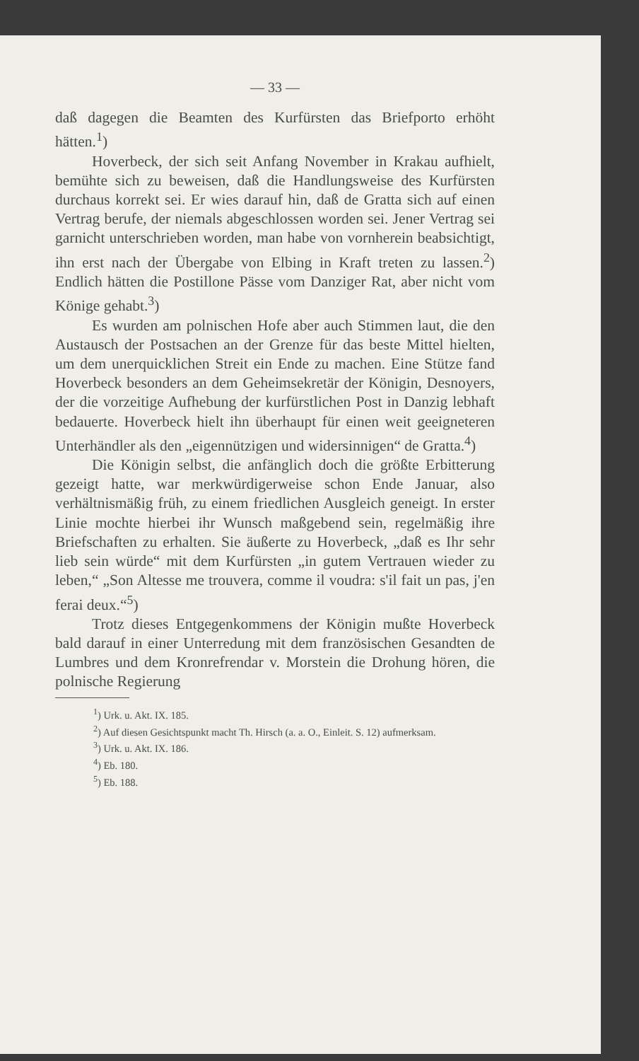— 33 —
daß dagegen die Beamten des Kurfürsten das Briefporto erhöht hätten.<sup>1</sup>)
Hoverbeck, der sich seit Anfang November in Krakau aufhielt, bemühte sich zu beweisen, daß die Handlungsweise des Kurfürsten durchaus korrekt sei. Er wies darauf hin, daß de Gratta sich auf einen Vertrag berufe, der niemals abgeschlossen worden sei. Jener Vertrag sei garnicht unterschrieben worden, man habe von vornherein beabsichtigt, ihn erst nach der Übergabe von Elbing in Kraft treten zu lassen.<sup>2</sup>) Endlich hätten die Postillone Pässe vom Danziger Rat, aber nicht vom Könige gehabt.<sup>3</sup>)
Es wurden am polnischen Hofe aber auch Stimmen laut, die den Austausch der Postsachen an der Grenze für das beste Mittel hielten, um dem unerquicklichen Streit ein Ende zu machen. Eine Stütze fand Hoverbeck besonders an dem Geheimsekretär der Königin, Desnoyers, der die vorzeitige Aufhebung der kurfürstlichen Post in Danzig lebhaft bedauerte. Hoverbeck hielt ihn überhaupt für einen weit geeigneteren Unterhändler als den „eigennützigen und widersinnigen“ de Gratta.<sup>4</sup>)
Die Königin selbst, die anfänglich doch die größte Erbitterung gezeigt hatte, war merkwürdigerweise schon Ende Januar, also verhältnismäßig früh, zu einem friedlichen Ausgleich geneigt. In erster Linie mochte hierbei ihr Wunsch maßgebend sein, regelmäßig ihre Briefschaften zu erhalten. Sie äußerte zu Hoverbeck, „daß es Ihr sehr lieb sein würde“ mit dem Kurfürsten „in gutem Vertrauen wieder zu leben,“ „Son Altesse me trouvera, comme il voudra: s'il fait un pas, j'en ferai deux.“<sup>5</sup>)
Trotz dieses Entgegenkommens der Königin mußte Hoverbeck bald darauf in einer Unterredung mit dem französischen Gesandten de Lumbres und dem Kronrefrendar v. Morstein die Drohung hören, die polnische Regierung
<sup>1</sup>) Urk. u. Akt. IX. 185.
<sup>2</sup>) Auf diesen Gesichtspunkt macht Th. Hirsch (a. a. O., Einleit. S. 12) aufmerksam.
<sup>3</sup>) Urk. u. Akt. IX. 186.
<sup>4</sup>) Eb. 180.
<sup>5</sup>) Eb. 188.